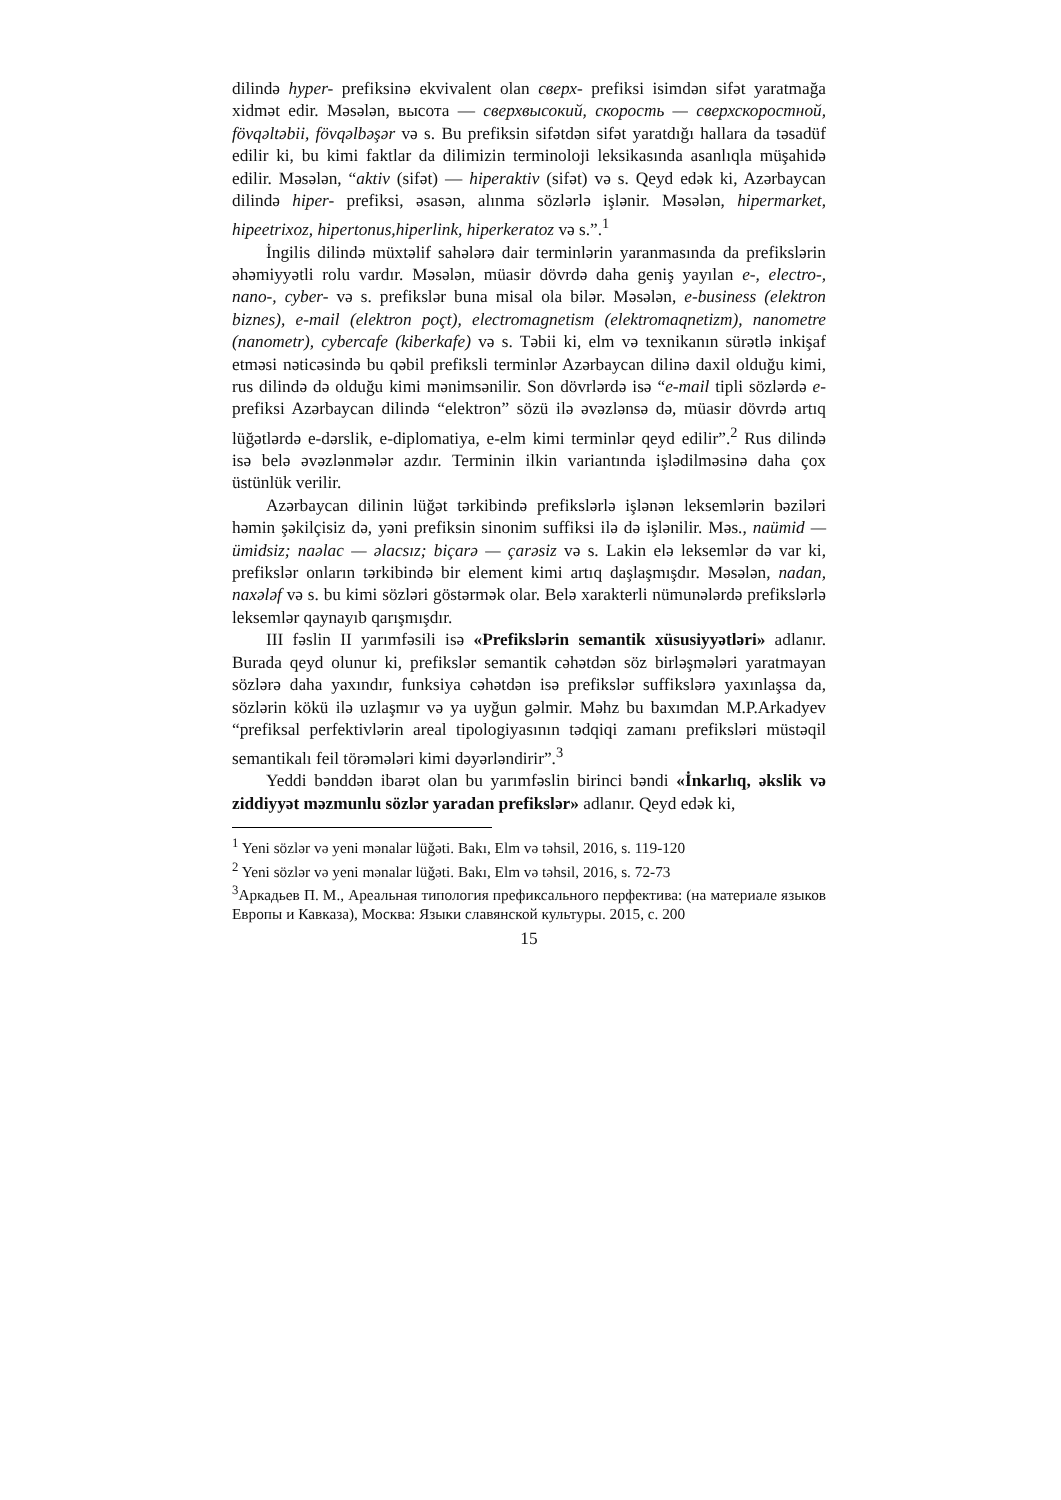dilində hyper- prefiksinə ekvivalent olan сверх- prefiksi isimdən sifət yaratmağa xidmət edir. Məsələn, высота — сверхвысокий, скорость — сверхскоростной, fövqəltəbii, fövqəlbəşər və s. Bu prefiksin sifətdən sifət yaratdığı hallara da təsadüf edilir ki, bu kimi faktlar da dilimizin terminoloji leksikasında asanlıqla müşahidə edilir. Məsələn, “aktiv (sifət) — hiperaktiv (sifət) və s. Qeyd edək ki, Azərbaycan dilində hiper- prefiksi, əsasən, alınma sözlərlə işlənir. Məsələn, hipermarket, hipeetrixoz, hipertonus,hiperlink, hiperkeratoz və s.”.<sup>1</sup>
İngilis dilində müxtəlif sahələrə dair terminlərin yaranmasında da prefikslərin əhəmiyyətli rolu vardır. Məsələn, müasir dövrdə daha geniş yayılan e-, electro-, nano-, cyber- və s. prefikslər buna misal ola bilər. Məsələn, e-business (elektron biznes), e-mail (elektron poçt), electromagnetism (elektromaqnetizm), nanometre (nanometr), cybercafe (kiberkafe) və s. Təbii ki, elm və texnikanın sürətlə inkişaf etməsi nəticəsində bu qəbil prefiksli terminlər Azərbaycan dilinə daxil olduğu kimi, rus dilində də olduğu kimi mənimsənilir. Son dövrlərdə isə “e-mail tipli sözlərdə e- prefiksi Azərbaycan dilində “elektron” sözü ilə əvəzlənsə də, müasir dövrdə artıq lüğətlərdə e-dərslik, e-diplomatiya, e-elm kimi terminlər qeyd edilir”.<sup>2</sup> Rus dilində isə belə əvəzlənmələr azdır. Terminin ilkin variantında işlədilməsinə daha çox üstünlük verilir.
Azərbaycan dilinin lüğət tərkibində prefikslərlə işlənən leksemlərin bəziləri həmin şəkilçisiz də, yəni prefiksin sinonim suffiksi ilə də işlənilir. Məs., naümid — ümidsiz; naəlac — əlacsız; biçarə — çarəsiz və s. Lakin elə leksemlər də var ki, prefikslər onların tərkibində bir element kimi artıq daşlaşmışdır. Məsələn, nadan, naxələf və s. bu kimi sözləri göstərmək olar. Belə xarakterli nümunələrdə prefikslərlə leksemlər qaynayıb qarışmışdır.
III fəslin II yarımfəsili isə «Prefikslərin semantik xüsusiyyətləri» adlanır. Burada qeyd olunur ki, prefikslər semantik cəhətdən söz birləşmələri yaratmayan sözlərə daha yaxındır, funksiya cəhətdən isə prefikslər suffikslərə yaxınlaşsa da, sözlərin kökü ilə uzlaşmır və ya uyğun gəlmir. Məhz bu baxımdan M.P.Arkadyev “prefiksal perfektivlərin areal tipologiyasının tədqiqi zamanı prefiksləri müstəqil semantikalı feil törəmələri kimi dəyərləndirir”.<sup>3</sup>
Yeddi bənddən ibarət olan bu yarımfəslin birinci bəndi «İnkarlıq, əkslik və ziddiyyət məzmunlu sözlər yaradan prefikslər» adlanır. Qeyd edək ki,
<sup>1</sup> Yeni sözlər və yeni mənalar lüğəti. Bakı, Elm və təhsil, 2016, s. 119-120
<sup>2</sup> Yeni sözlər və yeni mənalar lüğəti. Bakı, Elm və təhsil, 2016, s. 72-73
<sup>3</sup> Аркадьев П. М., Ареальная типология префиксального перфектива: (на материале языков Европы и Кавказа), Москва: Языки славянской культуры. 2015, с. 200
15